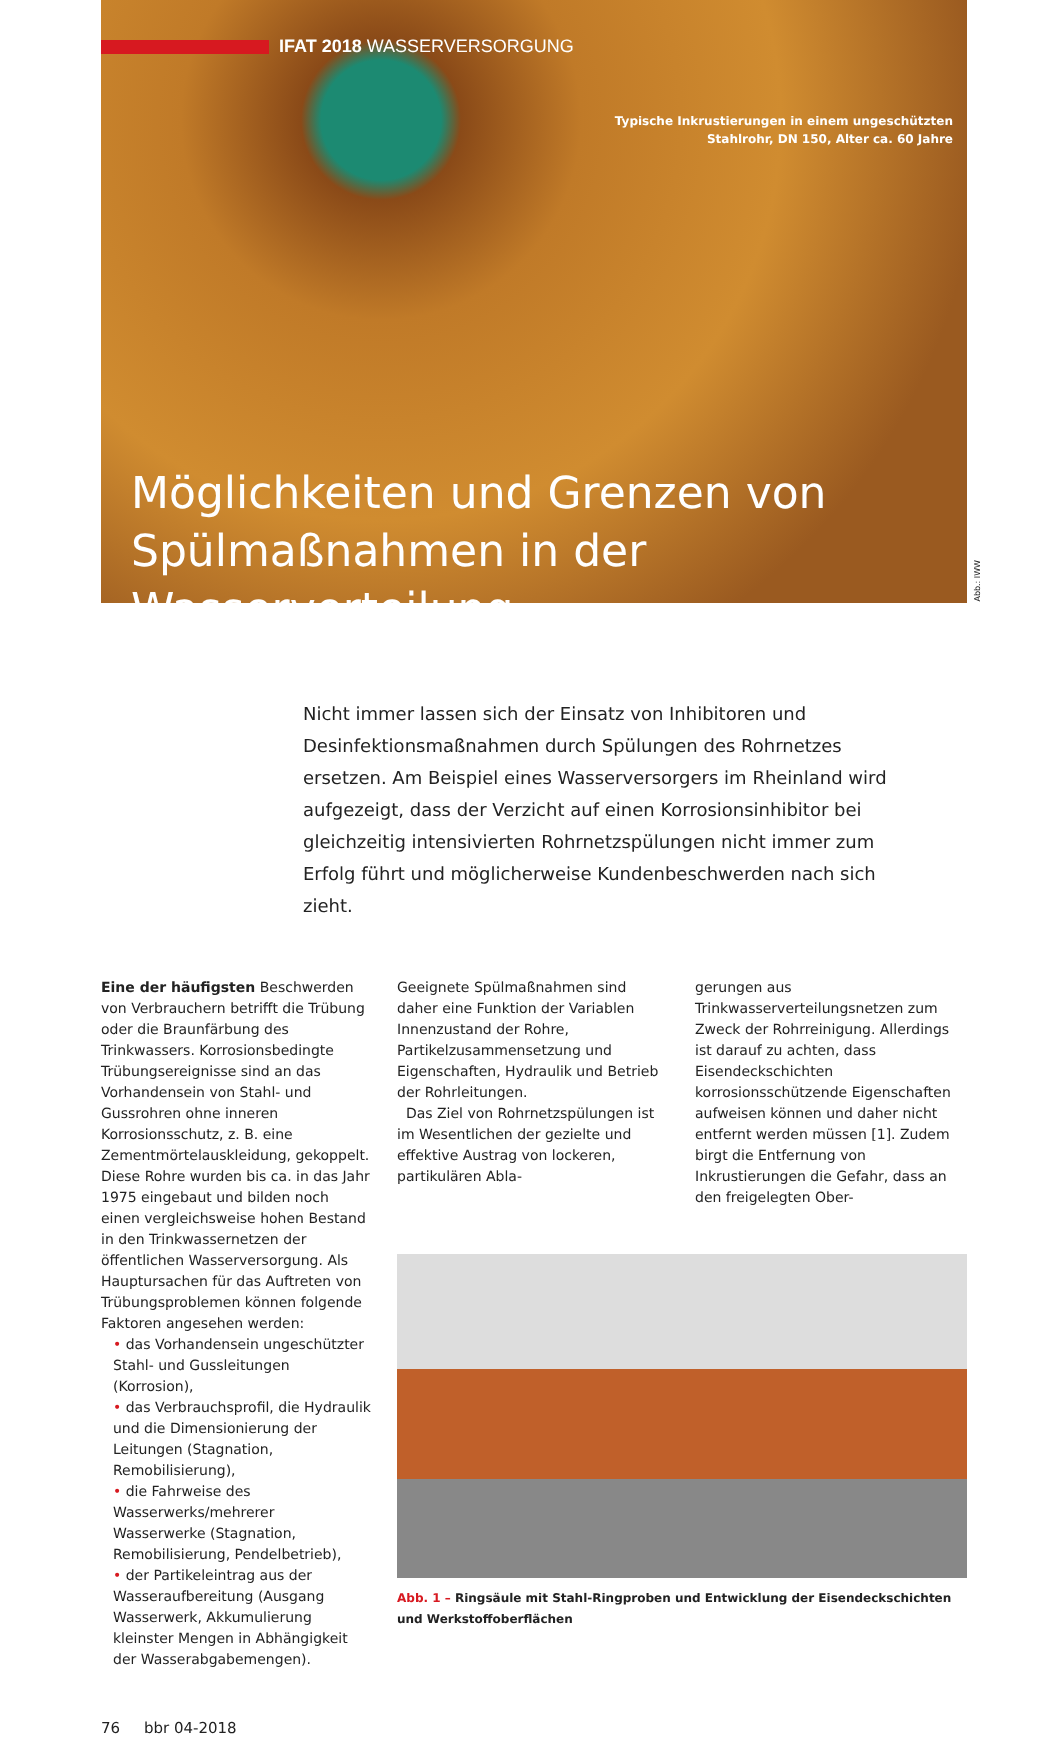Abb.: IWW
IFAT 2018 WASSERVERSORGUNG
Typische Inkrustierungen in einem ungeschützten
Stahlrohr, DN 150, Alter ca. 60 Jahre
Möglichkeiten und Grenzen von
Spülmaßnahmen in der Wasserverteilung
Nicht immer lassen sich der Einsatz von Inhibitoren und Desinfektionsmaßnahmen durch Spülungen des Rohrnetzes ersetzen. Am Beispiel eines Wasserversorgers im Rheinland wird aufgezeigt, dass der Verzicht auf einen Korrosionsinhibitor bei gleichzeitig intensivierten Rohrnetzspülungen nicht immer zum Erfolg führt und möglicherweise Kundenbeschwerden nach sich zieht.
Eine der häufigsten Beschwerden von Verbrauchern betrifft die Trübung oder die Braunfärbung des Trinkwassers. Korrosionsbedingte Trübungsereignisse sind an das Vorhandensein von Stahl- und Gussrohren ohne inneren Korrosionsschutz, z. B. eine Zementmörtelauskleidung, gekoppelt. Diese Rohre wurden bis ca. in das Jahr 1975 eingebaut und bilden noch einen vergleichsweise hohen Bestand in den Trinkwassernetzen der öffentlichen Wasserversorgung. Als Hauptursachen für das Auftreten von Trübungsproblemen können folgende Faktoren angesehen werden:
• das Vorhandensein ungeschützter Stahl- und Gussleitungen (Korrosion),
• das Verbrauchsprofil, die Hydraulik und die Dimensionierung der Leitungen (Stagnation, Remobilisierung),
• die Fahrweise des Wasserwerks/mehrerer Wasserwerke (Stagnation, Remobilisierung, Pendelbetrieb),
• der Partikeleintrag aus der Wasseraufbereitung (Ausgang Wasserwerk, Akkumulierung kleinster Mengen in Abhängigkeit der Wasserabgabemengen).
76 bbr 04-2018
Geeignete Spülmaßnahmen sind daher eine Funktion der Variablen Innenzustand der Rohre, Partikelzusammensetzung und Eigenschaften, Hydraulik und Betrieb der Rohrleitungen.
Das Ziel von Rohrnetzspülungen ist im Wesentlichen der gezielte und effektive Austrag von lockeren, partikulären Abla-
gerungen aus Trinkwasserverteilungsnetzen zum Zweck der Rohrreinigung. Allerdings ist darauf zu achten, dass Eisendeckschichten korrosionsschützende Eigenschaften aufweisen können und daher nicht entfernt werden müssen [1]. Zudem birgt die Entfernung von Inkrustierungen die Gefahr, dass an den freigelegten Ober-
Abb. 1 – Ringsäule mit Stahl-Ringproben und Entwicklung der Eisendeckschichten und Werkstoffoberflächen